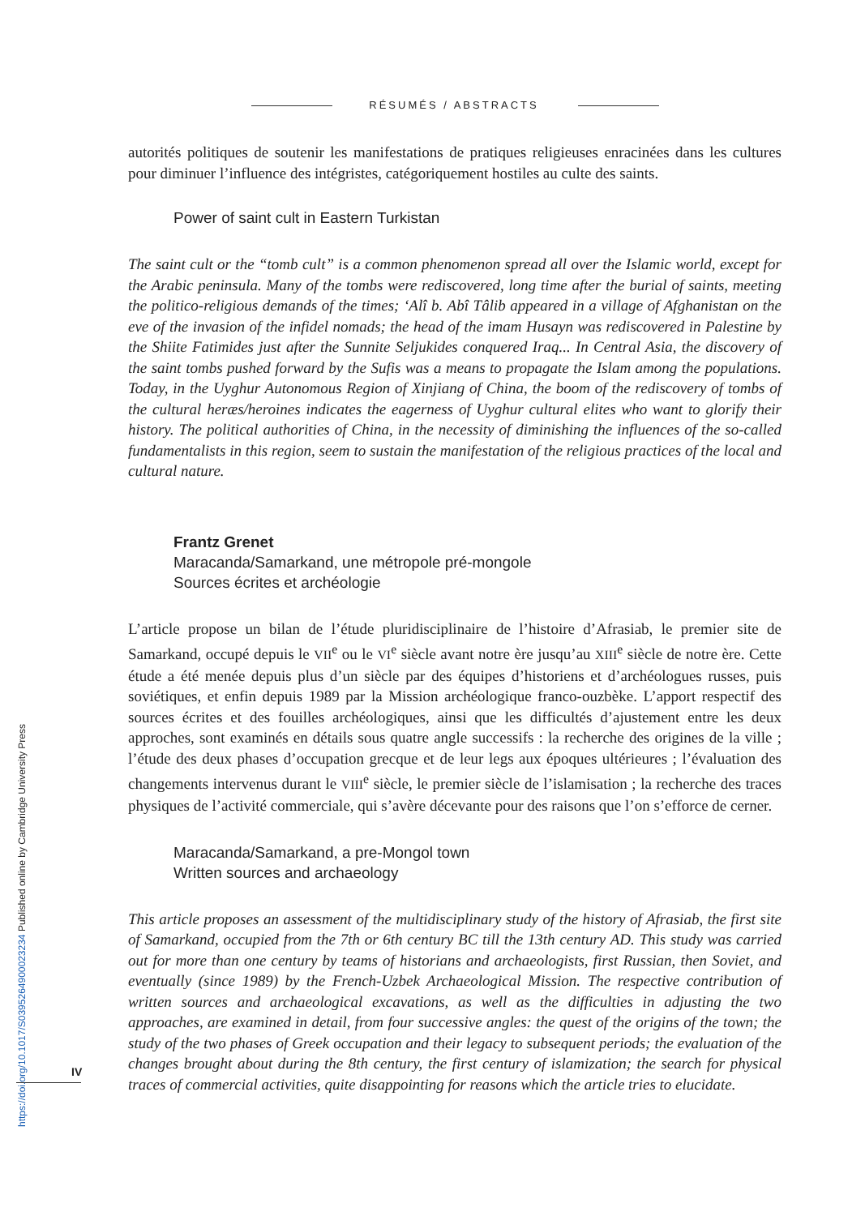RÉSUMÉS / ABSTRACTS
autorités politiques de soutenir les manifestations de pratiques religieuses enracinées dans les cultures pour diminuer l’influence des intégristes, catégoriquement hostiles au culte des saints.
Power of saint cult in Eastern Turkistan
The saint cult or the “tomb cult” is a common phenomenon spread all over the Islamic world, except for the Arabic peninsula. Many of the tombs were rediscovered, long time after the burial of saints, meeting the politico-religious demands of the times; ‘Alî b. Abî Tâlib appeared in a village of Afghanistan on the eve of the invasion of the infidel nomads; the head of the imam Husayn was rediscovered in Palestine by the Shiite Fatimides just after the Sunnite Seljukides conquered Iraq... In Central Asia, the discovery of the saint tombs pushed forward by the Sufis was a means to propagate the Islam among the populations. Today, in the Uyghur Autonomous Region of Xinjiang of China, the boom of the rediscovery of tombs of the cultural heræs/heroines indicates the eagerness of Uyghur cultural elites who want to glorify their history. The political authorities of China, in the necessity of diminishing the influences of the so-called fundamentalists in this region, seem to sustain the manifestation of the religious practices of the local and cultural nature.
Frantz Grenet
Maracanda/Samarkand, une métropole pré-mongole
Sources écrites et archéologie
L’article propose un bilan de l’étude pluridisciplinaire de l’histoire d’Afrasiab, le premier site de Samarkand, occupé depuis le VII<sup>e</sup> ou le VI<sup>e</sup> siècle avant notre ère jusqu’au XIII<sup>e</sup> siècle de notre ère. Cette étude a été menée depuis plus d’un siècle par des équipes d’historiens et d’archéologues russes, puis soviétiques, et enfin depuis 1989 par la Mission archéologique franco-ouzbèke. L’apport respectif des sources écrites et des fouilles archéologiques, ainsi que les difficultés d’ajustement entre les deux approches, sont examinés en détails sous quatre angle successifs : la recherche des origines de la ville ; l’étude des deux phases d’occupation grecque et de leur legs aux époques ultérieures ; l’évaluation des changements intervenus durant le VIII<sup>e</sup> siècle, le premier siècle de l’islamisation ; la recherche des traces physiques de l’activité commerciale, qui s’avère décevante pour des raisons que l’on s’efforce de cerner.
Maracanda/Samarkand, a pre-Mongol town
Written sources and archaeology
This article proposes an assessment of the multidisciplinary study of the history of Afrasiab, the first site of Samarkand, occupied from the 7th or 6th century BC till the 13th century AD. This study was carried out for more than one century by teams of historians and archaeologists, first Russian, then Soviet, and eventually (since 1989) by the French-Uzbek Archaeological Mission. The respective contribution of written sources and archaeological excavations, as well as the difficulties in adjusting the two approaches, are examined in detail, from four successive angles: the quest of the origins of the town; the study of the two phases of Greek occupation and their legacy to subsequent periods; the evaluation of the changes brought about during the 8th century, the first century of islamization; the search for physical traces of commercial activities, quite disappointing for reasons which the article tries to elucidate.
IV
https://doi.org/10.1017/S0395264900023234 Published online by Cambridge University Press